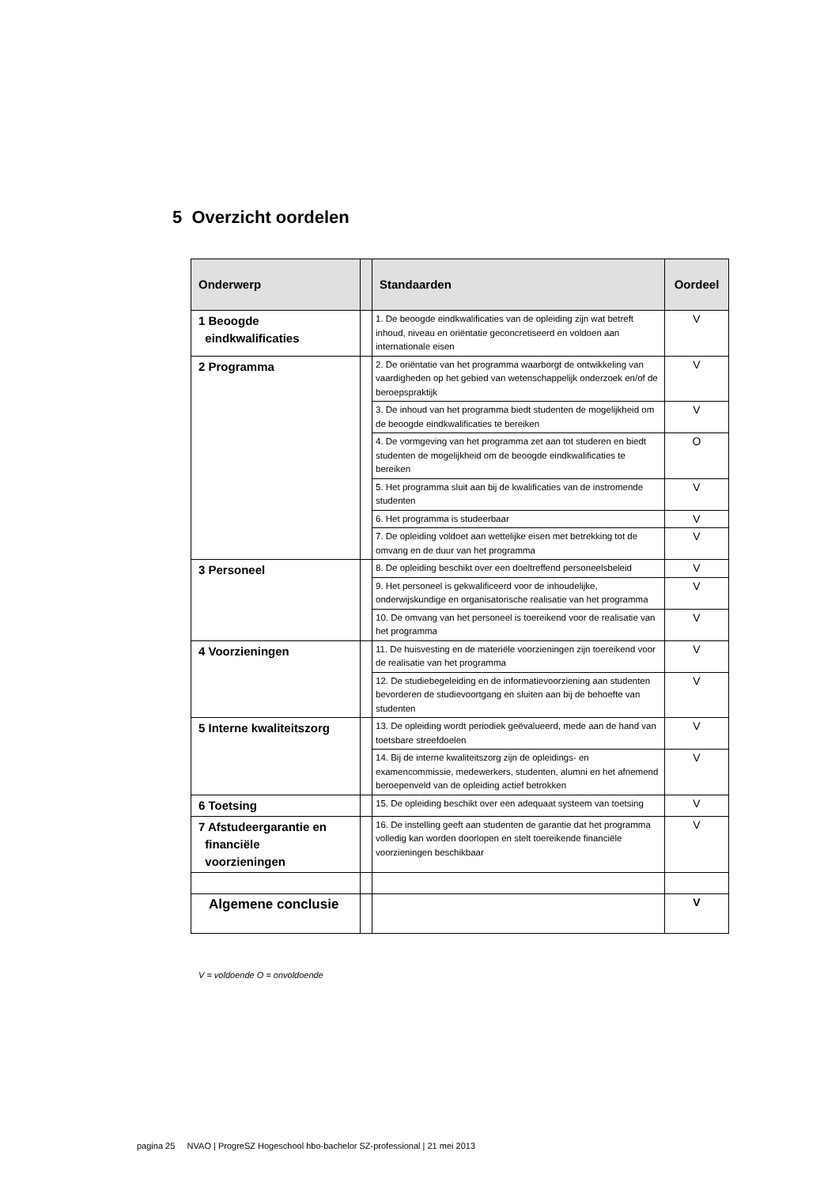5 Overzicht oordelen
| Onderwerp | | Standaarden | Oordeel |
| --- | --- | --- | --- |
| 1 Beoogde eindkwalificaties | | 1. De beoogde eindkwalificaties van de opleiding zijn wat betreft inhoud, niveau en oriëntatie geconcretiseerd en voldoen aan internationale eisen | V |
| 2 Programma | | 2. De oriëntatie van het programma waarborgt de ontwikkeling van vaardigheden op het gebied van wetenschappelijk onderzoek en/of de beroepspraktijk | V |
| | | 3. De inhoud van het programma biedt studenten de mogelijkheid om de beoogde eindkwalificaties te bereiken | V |
| | | 4. De vormgeving van het programma zet aan tot studeren en biedt studenten de mogelijkheid om de beoogde eindkwalificaties te bereiken | O |
| | | 5. Het programma sluit aan bij de kwalificaties van de instromende studenten | V |
| | | 6. Het programma is studeerbaar | V |
| | | 7. De opleiding voldoet aan wettelijke eisen met betrekking tot de omvang en de duur van het programma | V |
| 3 Personeel | | 8. De opleiding beschikt over een doeltreffend personeelsbeleid | V |
| | | 9. Het personeel is gekwalificeerd voor de inhoudelijke, onderwijskundige en organisatorische realisatie van het programma | V |
| | | 10. De omvang van het personeel is toereikend voor de realisatie van het programma | V |
| 4 Voorzieningen | | 11. De huisvesting en de materiële voorzieningen zijn toereikend voor de realisatie van het programma | V |
| | | 12. De studiebegeleiding en de informatievoorziening aan studenten bevorderen de studievoortgang en sluiten aan bij de behoefte van studenten | V |
| 5 Interne kwaliteitszorg | | 13. De opleiding wordt periodiek geëvalueerd, mede aan de hand van toetsbare streefdoelen | V |
| | | 14. Bij de interne kwaliteitszorg zijn de opleidings- en examencommissie, medewerkers, studenten, alumni en het afnemend beroepenveld van de opleiding actief betrokken | V |
| 6 Toetsing | | 15. De opleiding beschikt over een adequaat systeem van toetsing | V |
| 7 Afstudeergarantie en financiële voorzieningen | | 16. De instelling geeft aan studenten de garantie dat het programma volledig kan worden doorlopen en stelt toereikende financiële voorzieningen beschikbaar | V |
| Algemene conclusie | | | V |
V = voldoende O = onvoldoende
pagina 25 NVAO | ProgreSZ Hogeschool hbo-bachelor SZ-professional | 21 mei 2013